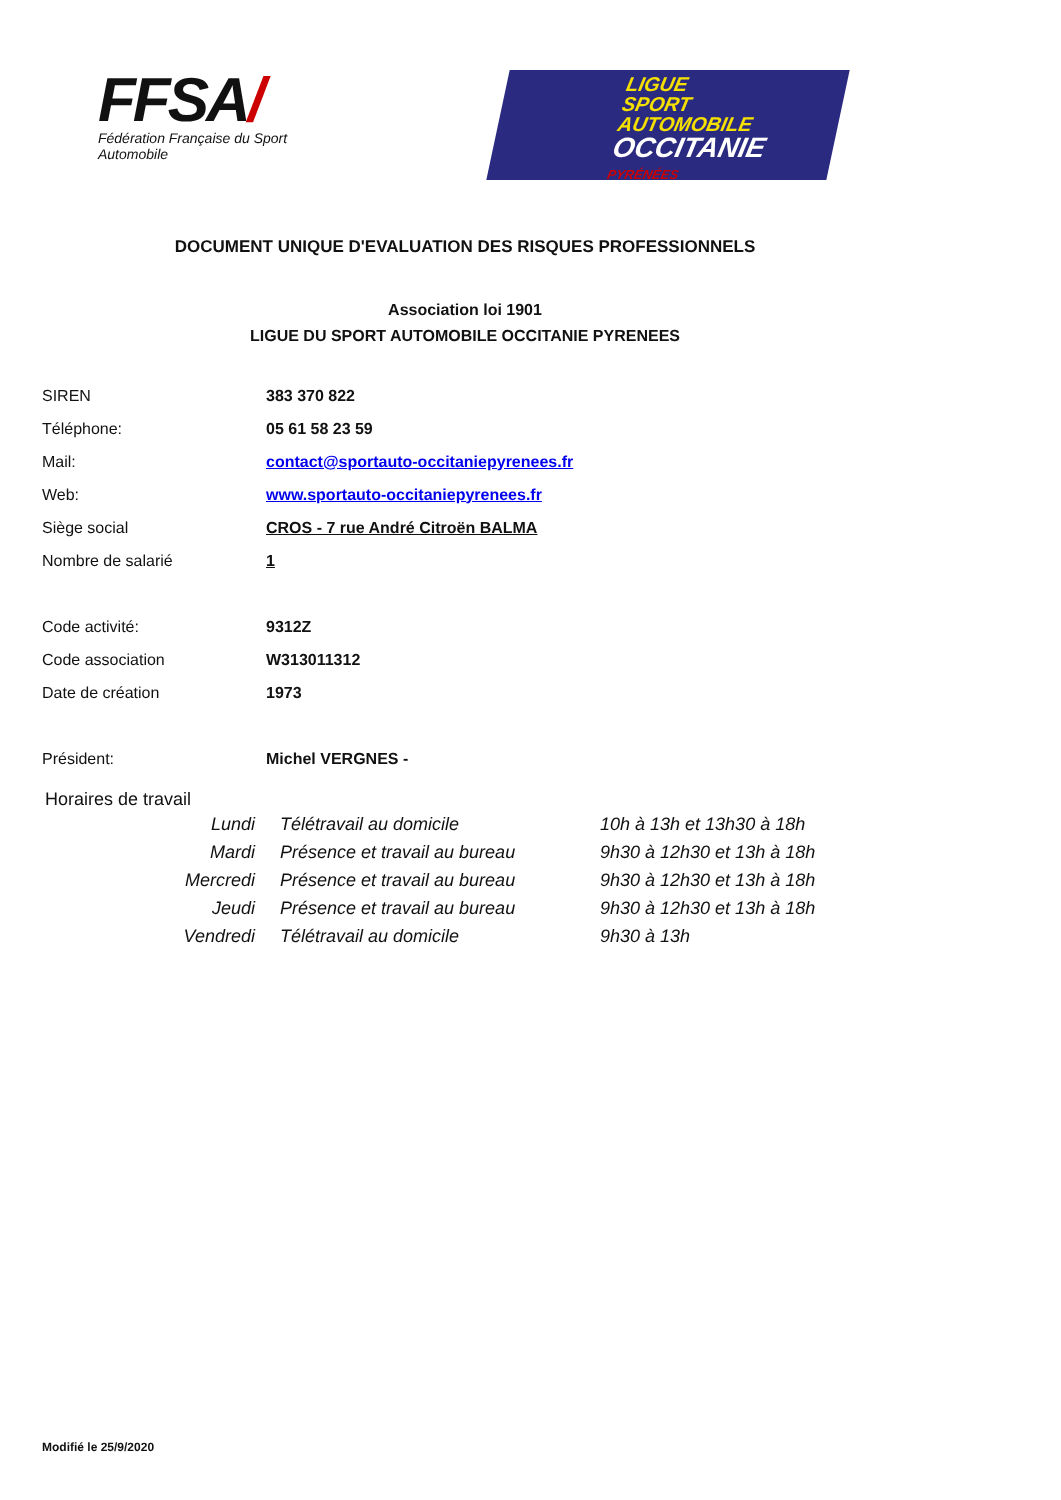FFSA/
Fédération Française du Sport Automobile
LIGUE
SPORT
AUTOMOBILE
OCCITANIE
PYRÉNÉES
DOCUMENT UNIQUE D'EVALUATION DES RISQUES PROFESSIONNELS
Association loi 1901
LIGUE DU SPORT AUTOMOBILE OCCITANIE PYRENEES
| SIREN | 383 370 822 |
| Téléphone: | 05 61 58 23 59 |
| Mail: | contact@sportauto-occitaniepyrenees.fr |
| Web: | www.sportauto-occitaniepyrenees.fr |
| Siège social | CROS - 7 rue André Citroën BALMA |
| Nombre de salarié | 1 |
| Code activité: | 9312Z |
| Code association | W313011312 |
| Date de création | 1973 |
| Président: | Michel VERGNES - |
Horaires de travail
| Lundi | Télétravail au domicile | 10h à 13h et 13h30 à 18h |
| Mardi | Présence et travail au bureau | 9h30 à 12h30 et 13h à 18h |
| Mercredi | Présence et travail au bureau | 9h30 à 12h30 et 13h à 18h |
| Jeudi | Présence et travail au bureau | 9h30 à 12h30 et 13h à 18h |
| Vendredi | Télétravail au domicile | 9h30 à 13h |
Modifié le 25/9/2020